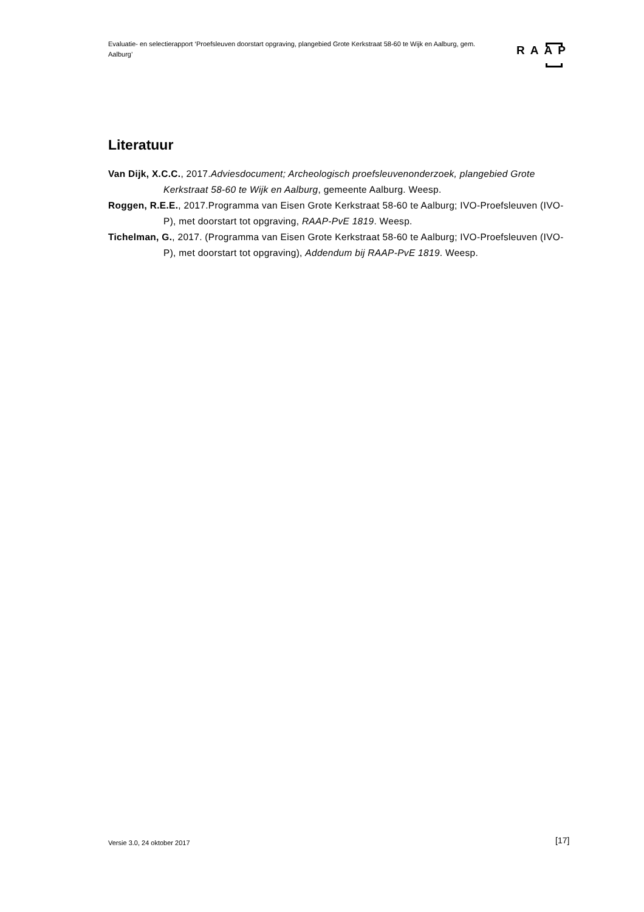Evaluatie- en selectierapport ‘Proefsleuven doorstart opgraving, plangebied Grote Kerkstraat 58-60 te Wijk en Aalburg, gem. Aalburg’
RAAP
Literatuur
Van Dijk, X.C.C., 2017.Adviesdocument; Archeologisch proefsleuvenonderzoek, plangebied Grote Kerkstraat 58-60 te Wijk en Aalburg, gemeente Aalburg. Weesp.
Roggen, R.E.E., 2017.Programma van Eisen Grote Kerkstraat 58-60 te Aalburg; IVO-Proefsleuven (IVO-P), met doorstart tot opgraving, RAAP-PvE 1819. Weesp.
Tichelman, G., 2017. (Programma van Eisen Grote Kerkstraat 58-60 te Aalburg; IVO-Proefsleuven (IVO-P), met doorstart tot opgraving), Addendum bij RAAP-PvE 1819. Weesp.
Versie 3.0, 24 oktober 2017 [17]